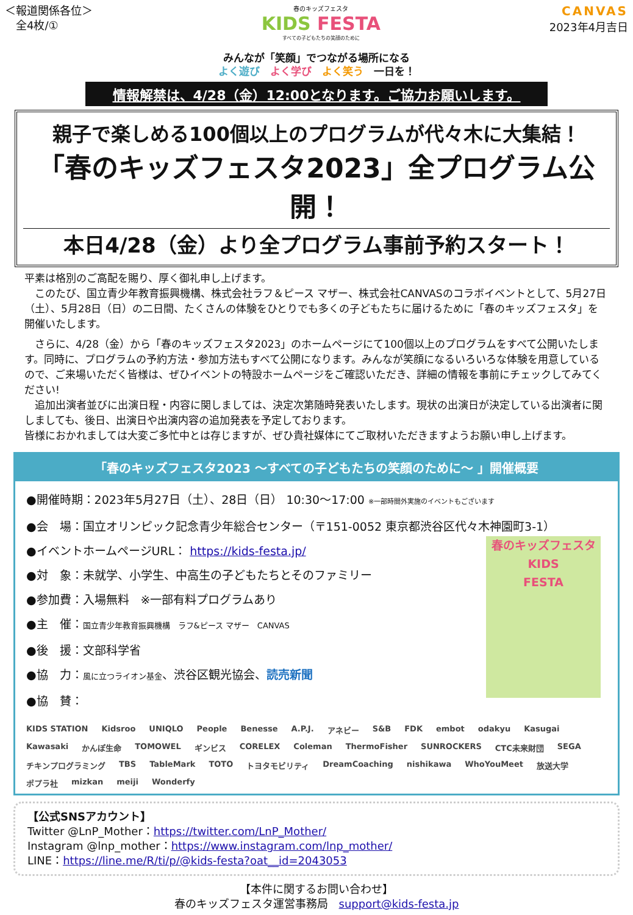＜報道関係各位＞
　全4枚/①
春のキッズフェスタ
KIDS FESTA
すべての子どもたちの笑顔のために
CANVAS
2023年4月吉日
みんなが「笑顔」でつながる場所になる
よく遊び　よく学び　よく笑う　一日を！
情報解禁は、4/28（金）12:00となります。ご協力お願いします。
親子で楽しめる100個以上のプログラムが代々木に大集結！
「春のキッズフェスタ2023」全プログラム公開！
本日4/28（金）より全プログラム事前予約スタート！
平素は格別のご高配を賜り、厚く御礼申し上げます。
　このたび、国立青少年教育振興機構、株式会社ラフ＆ピース マザー、株式会社CANVASのコラボイベントとして、5月27日（土）、5月28日（日）の二日間、たくさんの体験をひとりでも多くの子どもたちに届けるために「春のキッズフェスタ」を開催いたします。
　さらに、4/28（金）から「春のキッズフェスタ2023」のホームページにて100個以上のプログラムをすべて公開いたします。同時に、プログラムの予約方法・参加方法もすべて公開になります。みんなが笑顔になるいろいろな体験を用意しているので、ご来場いただく皆様は、ぜひイベントの特設ホームページをご確認いただき、詳細の情報を事前にチェックしてみてください!
　追加出演者並びに出演日程・内容に関しましては、決定次第随時発表いたします。現状の出演日が決定している出演者に関しましても、後日、出演日や出演内容の追加発表を予定しております。
皆様におかれましては大変ご多忙中とは存じますが、ぜひ貴社媒体にてご取材いただきますようお願い申し上げます。
「春のキッズフェスタ2023 ～すべての子どもたちの笑顔のために～ 」開催概要
春のキッズフェスタ
KIDS
FESTA
●開催時期：2023年5月27日（土）、28日（日） 10:30～17:00 ※一部時間外実施のイベントもございます
●会　場：国立オリンピック記念青少年総合センター（〒151-0052 東京都渋谷区代々木神園町3-1）
●イベントホームページURL： https://kids-festa.jp/
●対　象：未就学、小学生、中高生の子どもたちとそのファミリー
●参加費：入場無料　※一部有料プログラムあり
●主　催：国立青少年教育振興機構　ラフ&ピース マザー　CANVAS
●後　援：文部科学省
●協　力：風に立つライオン基金、渋谷区観光協会、読売新聞
●協　賛：
KIDS STATION Kidsroo UNIQLO People Benesse A.P.J. アネビー S&B FDK embot odakyu Kasugai Kawasaki かんぽ生命 TOMOWEL ギンビス CORELEX Coleman ThermoFisher SUNROCKERS CTC未来財団 SEGA チキンプログラミング TBS TableMark TOTO トヨタモビリティ DreamCoaching nishikawa WhoYouMeet 放送大学 ポプラ社 mizkan meiji Wonderfy
【公式SNSアカウント】
Twitter @LnP_Mother：https://twitter.com/LnP_Mother/
Instagram @lnp_mother：https://www.instagram.com/lnp_mother/
LINE：https://line.me/R/ti/p/@kids-festa?oat__id=2043053
【本件に関するお問い合わせ】
春のキッズフェスタ運営事務局　support@kids-festa.jp